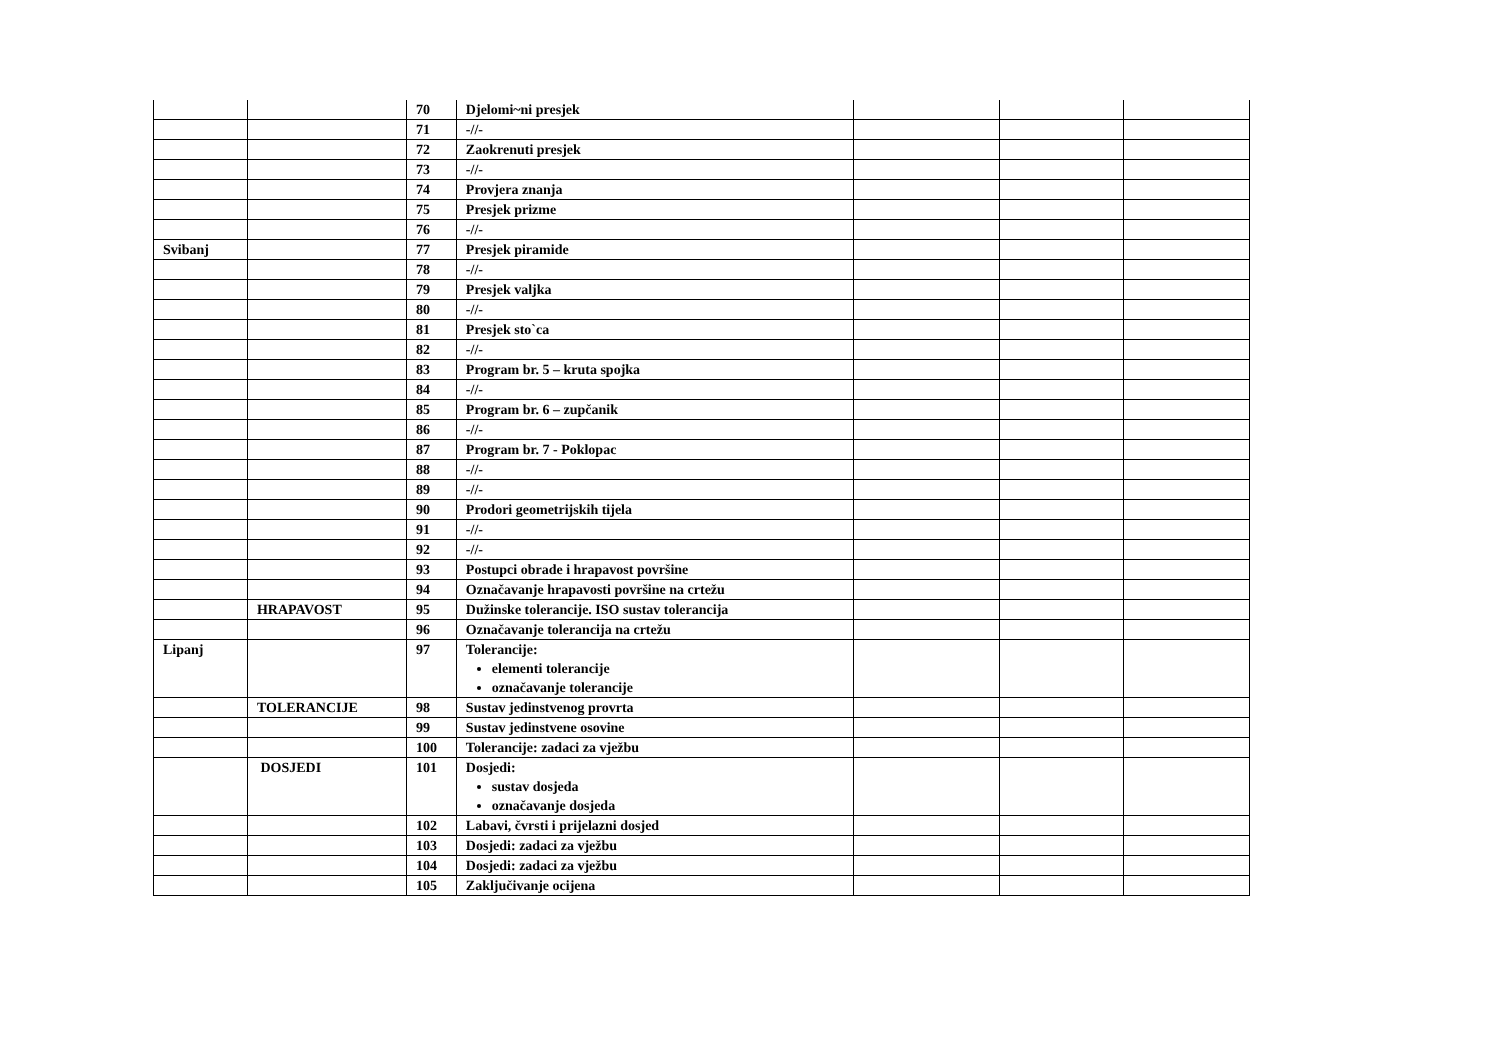| | | 70 | Djelomi~ni presjek | | | |
| | | 71 | -//- | | | |
| | | 72 | Zaokrenuti presjek | | | |
| | | 73 | -//- | | | |
| | | 74 | Provjera znanja | | | |
| | | 75 | Presjek prizme | | | |
| | | 76 | -//- | | | |
| Svibanj | | 77 | Presjek piramide | | | |
| | | 78 | -//- | | | |
| | | 79 | Presjek valjka | | | |
| | | 80 | -//- | | | |
| | | 81 | Presjek sto`ca | | | |
| | | 82 | -//- | | | |
| | | 83 | Program br. 5 – kruta spojka | | | |
| | | 84 | -//- | | | |
| | | 85 | Program br. 6 – zupčanik | | | |
| | | 86 | -//- | | | |
| | | 87 | Program br. 7 - Poklopac | | | |
| | | 88 | -//- | | | |
| | | 89 | -//- | | | |
| | | 90 | Prodori geometrijskih tijela | | | |
| | | 91 | -//- | | | |
| | | 92 | -//- | | | |
| | | 93 | Postupci obrade i hrapavost površine | | | |
| | | 94 | Označavanje hrapavosti površine na crtežu | | | |
| | HRAPAVOST | 95 | Dužinske tolerancije. ISO sustav tolerancija | | | |
| | | 96 | Označavanje tolerancija na crtežu | | | |
| Lipanj | | 97 | Tolerancije: elementi tolerancije označavanje tolerancije | | | |
| | TOLERANCIJE | 98 | Sustav jedinstvenog provrta | | | |
| | | 99 | Sustav jedinstvene osovine | | | |
| | | 100 | Tolerancije: zadaci za vježbu | | | |
| | DOSJEDI | 101 | Dosjedi: sustav dosjeda označavanje dosjeda | | | |
| | | 102 | Labavi, čvrsti i prijelazni dosjed | | | |
| | | 103 | Dosjedi: zadaci za vježbu | | | |
| | | 104 | Dosjedi: zadaci za vježbu | | | |
| | | 105 | Zaključivanje ocijena | | | |